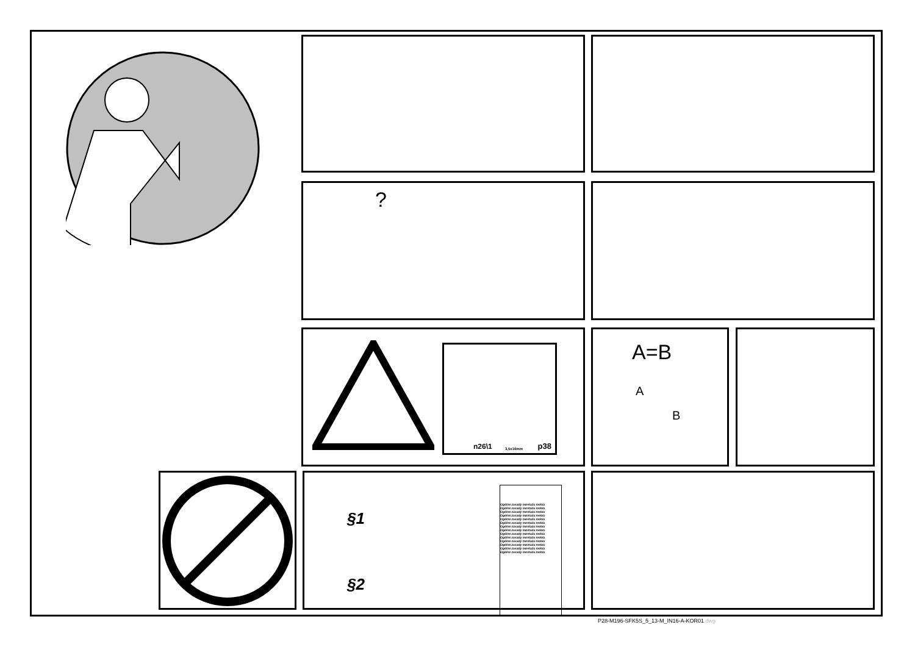?
n26\1 3,5x16mm p38
A=B
A
B
§1
§2
Ogólne zasady montażu mebla
Ogólne zasady montażu mebla
Ogólne zasady montażu mebla
Ogólne zasady montażu mebla
Ogólne zasady montażu mebla
Ogólne zasady montażu mebla
Ogólne zasady montażu mebla
Ogólne zasady montażu mebla
Ogólne zasady montażu mebla
Ogólne zasady montażu mebla
Ogólne zasady montażu mebla
Ogólne zasady montażu mebla
Ogólne zasady montażu mebla
Ogólne zasady montażu mebla
P28-M196-SFK5S_5_13-M_IN16-A-KOR01.dwg